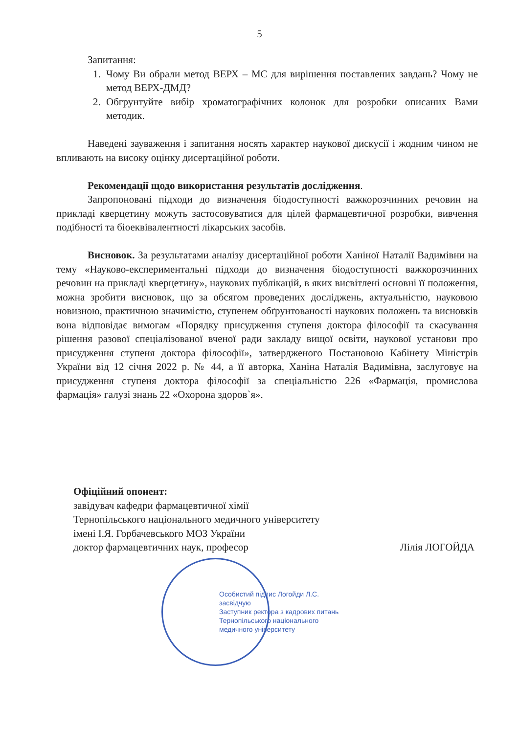5
Запитання:
1. Чому Ви обрали метод ВЕРХ – МС для вирішення поставлених завдань? Чому не метод ВЕРХ-ДМД?
2. Обгрунтуйте вибір хроматографічних колонок для розробки описаних Вами методик.
Наведені зауваження і запитання носять характер наукової дискусії і жодним чином не впливають на високу оцінку дисертаційної роботи.
Рекомендації щодо використання результатів дослідження.
Запропоновані підходи до визначення біодоступності важкорозчинних речовин на прикладі кверцетину можуть застосовуватися для цілей фармацевтичної розробки, вивчення подібності та біоеквівалентності лікарських засобів.
Висновок. За результатами аналізу дисертаційної роботи Ханіної Наталії Вадимівни на тему «Науково-експериментальні підходи до визначення біодоступності важкорозчинних речовин на прикладі кверцетину», наукових публікацій, в яких висвітлені основні її положення, можна зробити висновок, що за обсягом проведених досліджень, актуальністю, науковою новизною, практичною значимістю, ступенем обґрунтованості наукових положень та висновків вона відповідає вимогам «Порядку присудження ступеня доктора філософії та скасування рішення разової спеціалізованої вченої ради закладу вищої освіти, наукової установи про присудження ступеня доктора філософії», затвердженого Постановою Кабінету Міністрів України від 12 січня 2022 р. № 44, а її авторка, Ханіна Наталія Вадимівна, заслуговує на присудження ступеня доктора філософії за спеціальністю 226 «Фармація, промислова фармація» галузі знань 22 «Охорона здоров`я».
Офіційний опонент:
завідувач кафедри фармацевтичної хімії
Тернопільського національного медичного університету
імені І.Я. Горбачевського МОЗ України
доктор фармацевтичних наук, професор Лілія ЛОГОЙДА
Особистий підпис Логойди Л.С.
засвідчую
Заступник ректора з кадрових питань
Тернопільського національного
медичного університету